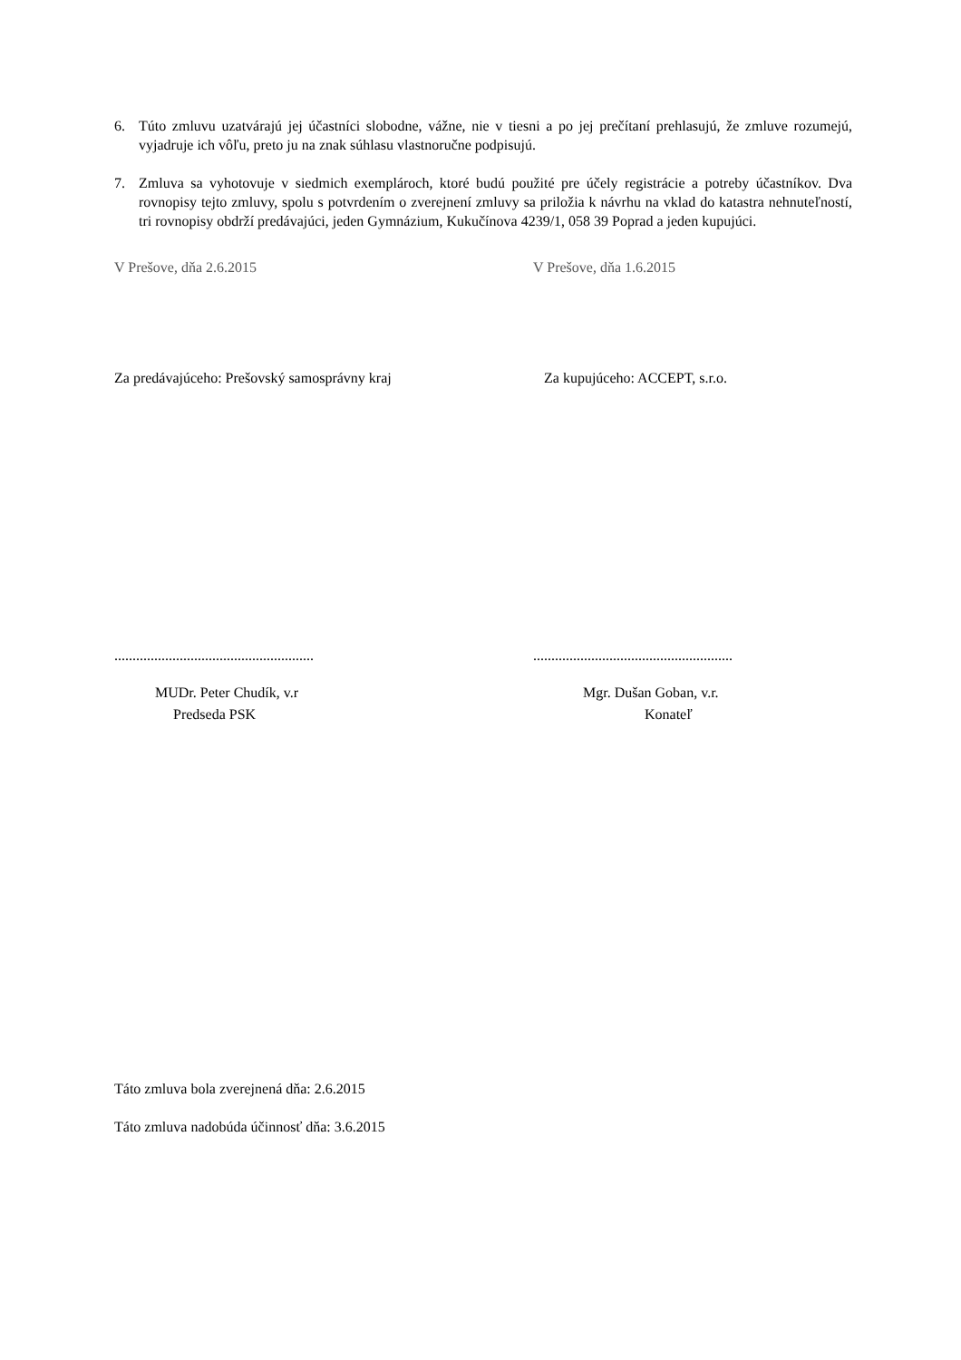6. Túto zmluvu uzatvárajú jej účastníci slobodne, vážne, nie v tiesni a po jej prečítaní prehlasujú, že zmluve rozumejú, vyjadruje ich vôľu, preto ju na znak súhlasu vlastnoručne podpisujú.
7. Zmluva sa vyhotovuje v siedmich exemplároch, ktoré budú použité pre účely registrácie a potreby účastníkov. Dva rovnopisy tejto zmluvy, spolu s potvrdením o zverejnení zmluvy sa priložia k návrhu na vklad do katastra nehnuteľností, tri rovnopisy obdrží predávajúci, jeden Gymnázium, Kukučínova 4239/1, 058 39 Poprad a jeden kupujúci.
V Prešove, dňa 2.6.2015 V Prešove, dňa 1.6.2015
Za predávajúceho: Prešovský samosprávny kraj Za kupujúceho: ACCEPT, s.r.o.
.......................................................
.......................................................
MUDr. Peter Chudík, v.r
Predseda PSK
Mgr. Dušan Goban, v.r.
Konateľ
Táto zmluva bola zverejnená dňa: 2.6.2015
Táto zmluva nadobúda účinnosť dňa: 3.6.2015